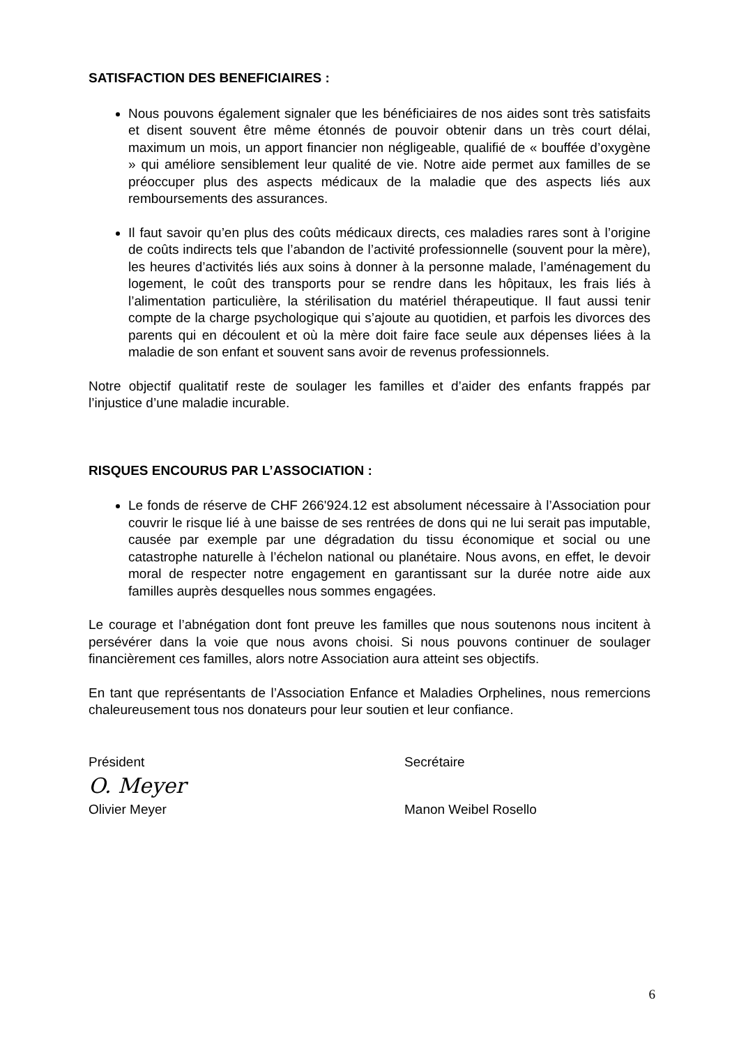SATISFACTION DES BENEFICIAIRES :
Nous pouvons également signaler que les bénéficiaires de nos aides sont très satisfaits et disent souvent être même étonnés de pouvoir obtenir dans un très court délai, maximum un mois, un apport financier non négligeable, qualifié de « bouffée d’oxygène » qui améliore sensiblement leur qualité de vie. Notre aide permet aux familles de se préoccuper plus des aspects médicaux de la maladie que des aspects liés aux remboursements des assurances.
Il faut savoir qu’en plus des coûts médicaux directs, ces maladies rares sont à l’origine de coûts indirects tels que l’abandon de l’activité professionnelle (souvent pour la mère), les heures d’activités liés aux soins à donner à la personne malade, l’aménagement du logement, le coût des transports pour se rendre dans les hôpitaux, les frais liés à l’alimentation particulière, la stérilisation du matériel thérapeutique. Il faut aussi tenir compte de la charge psychologique qui s’ajoute au quotidien, et parfois les divorces des parents qui en découlent et où la mère doit faire face seule aux dépenses liées à la maladie de son enfant et souvent sans avoir de revenus professionnels.
Notre objectif qualitatif reste de soulager les familles et d’aider des enfants frappés par l’injustice d’une maladie incurable.
RISQUES ENCOURUS PAR L’ASSOCIATION :
Le fonds de réserve de CHF 266'924.12 est absolument nécessaire à l’Association pour couvrir le risque lié à une baisse de ses rentrées de dons qui ne lui serait pas imputable, causée par exemple par une dégradation du tissu économique et social ou une catastrophe naturelle à l’échelon national ou planétaire. Nous avons, en effet, le devoir moral de respecter notre engagement en garantissant sur la durée notre aide aux familles auprès desquelles nous sommes engagées.
Le courage et l’abnégation dont font preuve les familles que nous soutenons nous incitent à persévérer dans la voie que nous avons choisi. Si nous pouvons continuer de soulager financièrement ces familles, alors notre Association aura atteint ses objectifs.
En tant que représentants de l’Association Enfance et Maladies Orphelines, nous remercions chaleureusement tous nos donateurs pour leur soutien et leur confiance.
Président
O. Meyer
Olivier Meyer
Secrétaire
Manon Weibel Rosello
6